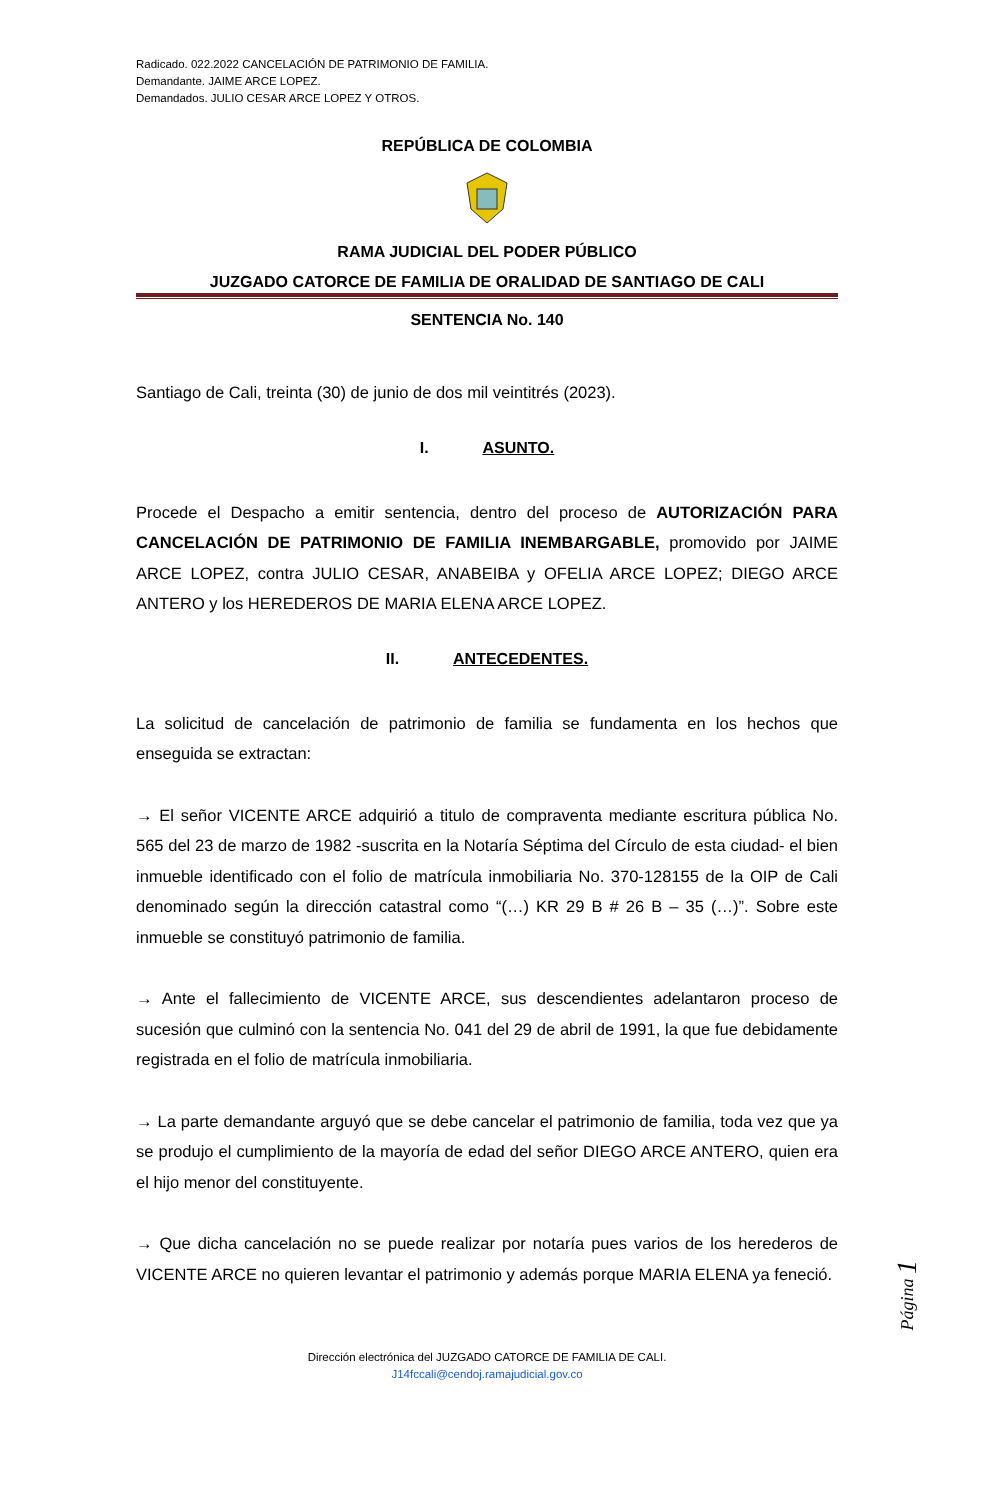Radicado. 022.2022 CANCELACIÓN DE PATRIMONIO DE FAMILIA.
Demandante. JAIME ARCE LOPEZ.
Demandados. JULIO CESAR ARCE LOPEZ Y OTROS.
REPÚBLICA DE COLOMBIA
RAMA JUDICIAL DEL PODER PÚBLICO
JUZGADO CATORCE DE FAMILIA DE ORALIDAD DE SANTIAGO DE CALI
SENTENCIA No. 140
Santiago de Cali, treinta (30) de junio de dos mil veintitrés (2023).
I. ASUNTO.
Procede el Despacho a emitir sentencia, dentro del proceso de AUTORIZACIÓN PARA CANCELACIÓN DE PATRIMONIO DE FAMILIA INEMBARGABLE, promovido por JAIME ARCE LOPEZ, contra JULIO CESAR, ANABEIBA y OFELIA ARCE LOPEZ; DIEGO ARCE ANTERO y los HEREDEROS DE MARIA ELENA ARCE LOPEZ.
II. ANTECEDENTES.
La solicitud de cancelación de patrimonio de familia se fundamenta en los hechos que enseguida se extractan:
→ El señor VICENTE ARCE adquirió a titulo de compraventa mediante escritura pública No. 565 del 23 de marzo de 1982 -suscrita en la Notaría Séptima del Círculo de esta ciudad- el bien inmueble identificado con el folio de matrícula inmobiliaria No. 370-128155 de la OIP de Cali denominado según la dirección catastral como “(…) KR 29 B # 26 B – 35 (…)”. Sobre este inmueble se constituyó patrimonio de familia.
→ Ante el fallecimiento de VICENTE ARCE, sus descendientes adelantaron proceso de sucesión que culminó con la sentencia No. 041 del 29 de abril de 1991, la que fue debidamente registrada en el folio de matrícula inmobiliaria.
→ La parte demandante arguyó que se debe cancelar el patrimonio de familia, toda vez que ya se produjo el cumplimiento de la mayoría de edad del señor DIEGO ARCE ANTERO, quien era el hijo menor del constituyente.
→ Que dicha cancelación no se puede realizar por notaría pues varios de los herederos de VICENTE ARCE no quieren levantar el patrimonio y además porque MARIA ELENA ya feneció.
Dirección electrónica del JUZGADO CATORCE DE FAMILIA DE CALI.
J14fccali@cendoj.ramajudicial.gov.co
Página 1